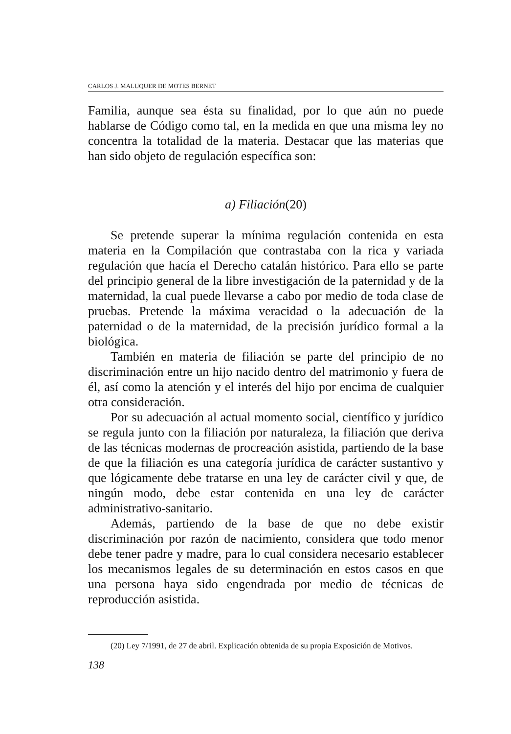CARLOS J. MALUQUER DE MOTES BERNET
Familia, aunque sea ésta su finalidad, por lo que aún no puede hablarse de Código como tal, en la medida en que una misma ley no concentra la totalidad de la materia. Destacar que las materias que han sido objeto de regulación específica son:
a) Filiación(20)
Se pretende superar la mínima regulación contenida en esta materia en la Compilación que contrastaba con la rica y variada regulación que hacía el Derecho catalán histórico. Para ello se parte del principio general de la libre investigación de la paternidad y de la maternidad, la cual puede llevarse a cabo por medio de toda clase de pruebas. Pretende la máxima veracidad o la adecuación de la paternidad o de la maternidad, de la precisión jurídico formal a la biológica.
También en materia de filiación se parte del principio de no discriminación entre un hijo nacido dentro del matrimonio y fuera de él, así como la atención y el interés del hijo por encima de cualquier otra consideración.
Por su adecuación al actual momento social, científico y jurídico se regula junto con la filiación por naturaleza, la filiación que deriva de las técnicas modernas de procreación asistida, partiendo de la base de que la filiación es una categoría jurídica de carácter sustantivo y que lógicamente debe tratarse en una ley de carácter civil y que, de ningún modo, debe estar contenida en una ley de carácter administrativo-sanitario.
Además, partiendo de la base de que no debe existir discriminación por razón de nacimiento, considera que todo menor debe tener padre y madre, para lo cual considera necesario establecer los mecanismos legales de su determinación en estos casos en que una persona haya sido engendrada por medio de técnicas de reproducción asistida.
(20) Ley 7/1991, de 27 de abril. Explicación obtenida de su propia Exposición de Motivos.
138